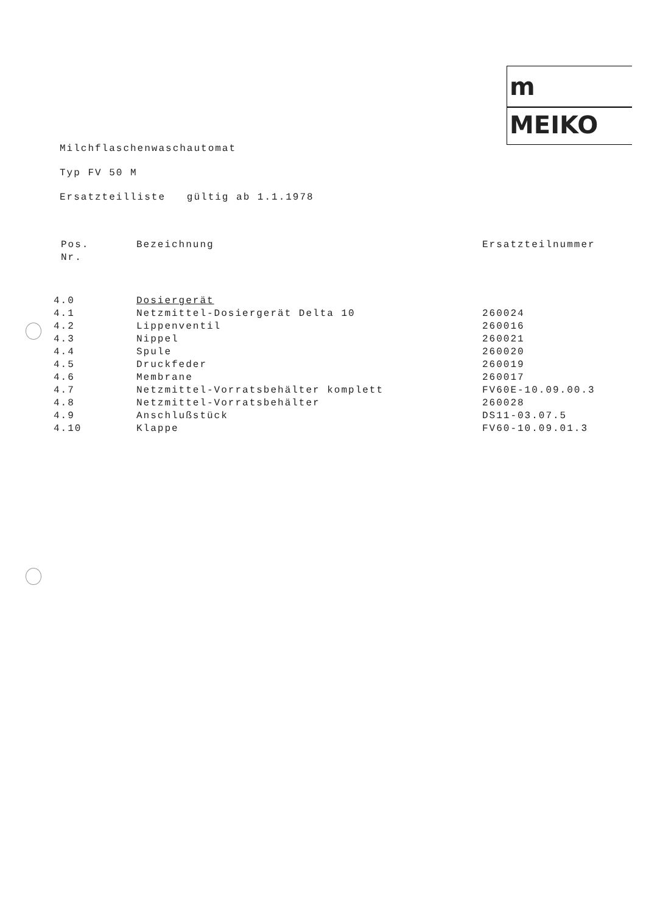m
MEIKO
Milchflaschenwaschautomat
Typ FV 50 M
Ersatzteilliste gültig ab 1.1.1978
| Pos. Nr. | Bezeichnung | Ersatzteilnummer |
| --- | --- | --- |
| 4.0 | Dosiergerät | |
| 4.1 | Netzmittel-Dosiergerät Delta 10 | 260024 |
| 4.2 | Lippenventil | 260016 |
| 4.3 | Nippel | 260021 |
| 4.4 | Spule | 260020 |
| 4.5 | Druckfeder | 260019 |
| 4.6 | Membrane | 260017 |
| 4.7 | Netzmittel-Vorratsbehälter komplett | FV60E-10.09.00.3 |
| 4.8 | Netzmittel-Vorratsbehälter | 260028 |
| 4.9 | Anschlußstück | DS11-03.07.5 |
| 4.10 | Klappe | FV60-10.09.01.3 |